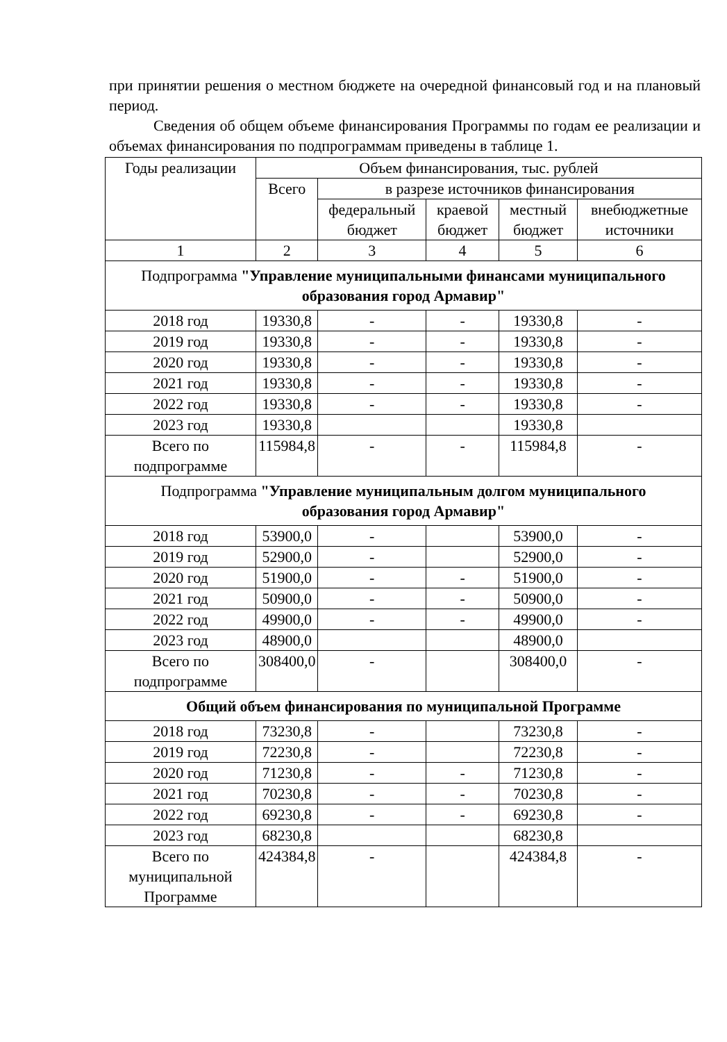при принятии решения о местном бюджете на очередной финансовый год и на плановый период.
Сведения об общем объеме финансирования Программы по годам ее реализации и объемах финансирования по подпрограммам приведены в таблице 1.
| Годы реализации | Объем финансирования, тыс. рублей | | | | |
| --- | --- | --- | --- | --- | --- |
| | Всего | в разрезе источников финансирования | | | |
| | | федеральный бюджет | краевой бюджет | местный бюджет | внебюджетные источники |
| 1 | 2 | 3 | 4 | 5 | 6 |
| Подпрограмма "Управление муниципальными финансами муниципального образования город Армавир" | | | | | |
| 2018 год | 19330,8 | - | - | 19330,8 | - |
| 2019 год | 19330,8 | - | - | 19330,8 | - |
| 2020 год | 19330,8 | - | - | 19330,8 | - |
| 2021 год | 19330,8 | - | - | 19330,8 | - |
| 2022 год | 19330,8 | - | - | 19330,8 | - |
| 2023 год | 19330,8 | | | 19330,8 | |
| Всего по подпрограмме | 115984,8 | - | - | 115984,8 | - |
| Подпрограмма "Управление муниципальным долгом муниципального образования город Армавир" | | | | | |
| 2018 год | 53900,0 | - | | 53900,0 | - |
| 2019 год | 52900,0 | - | | 52900,0 | - |
| 2020 год | 51900,0 | - | - | 51900,0 | - |
| 2021 год | 50900,0 | - | - | 50900,0 | - |
| 2022 год | 49900,0 | - | - | 49900,0 | - |
| 2023 год | 48900,0 | | | 48900,0 | |
| Всего по подпрограмме | 308400,0 | - | | 308400,0 | - |
| Общий объем финансирования по муниципальной Программе | | | | | |
| 2018 год | 73230,8 | - | | 73230,8 | - |
| 2019 год | 72230,8 | - | | 72230,8 | - |
| 2020 год | 71230,8 | - | - | 71230,8 | - |
| 2021 год | 70230,8 | - | - | 70230,8 | - |
| 2022 год | 69230,8 | - | - | 69230,8 | - |
| 2023 год | 68230,8 | | | 68230,8 | |
| Всего по муниципальной Программе | 424384,8 | - | | 424384,8 | - |